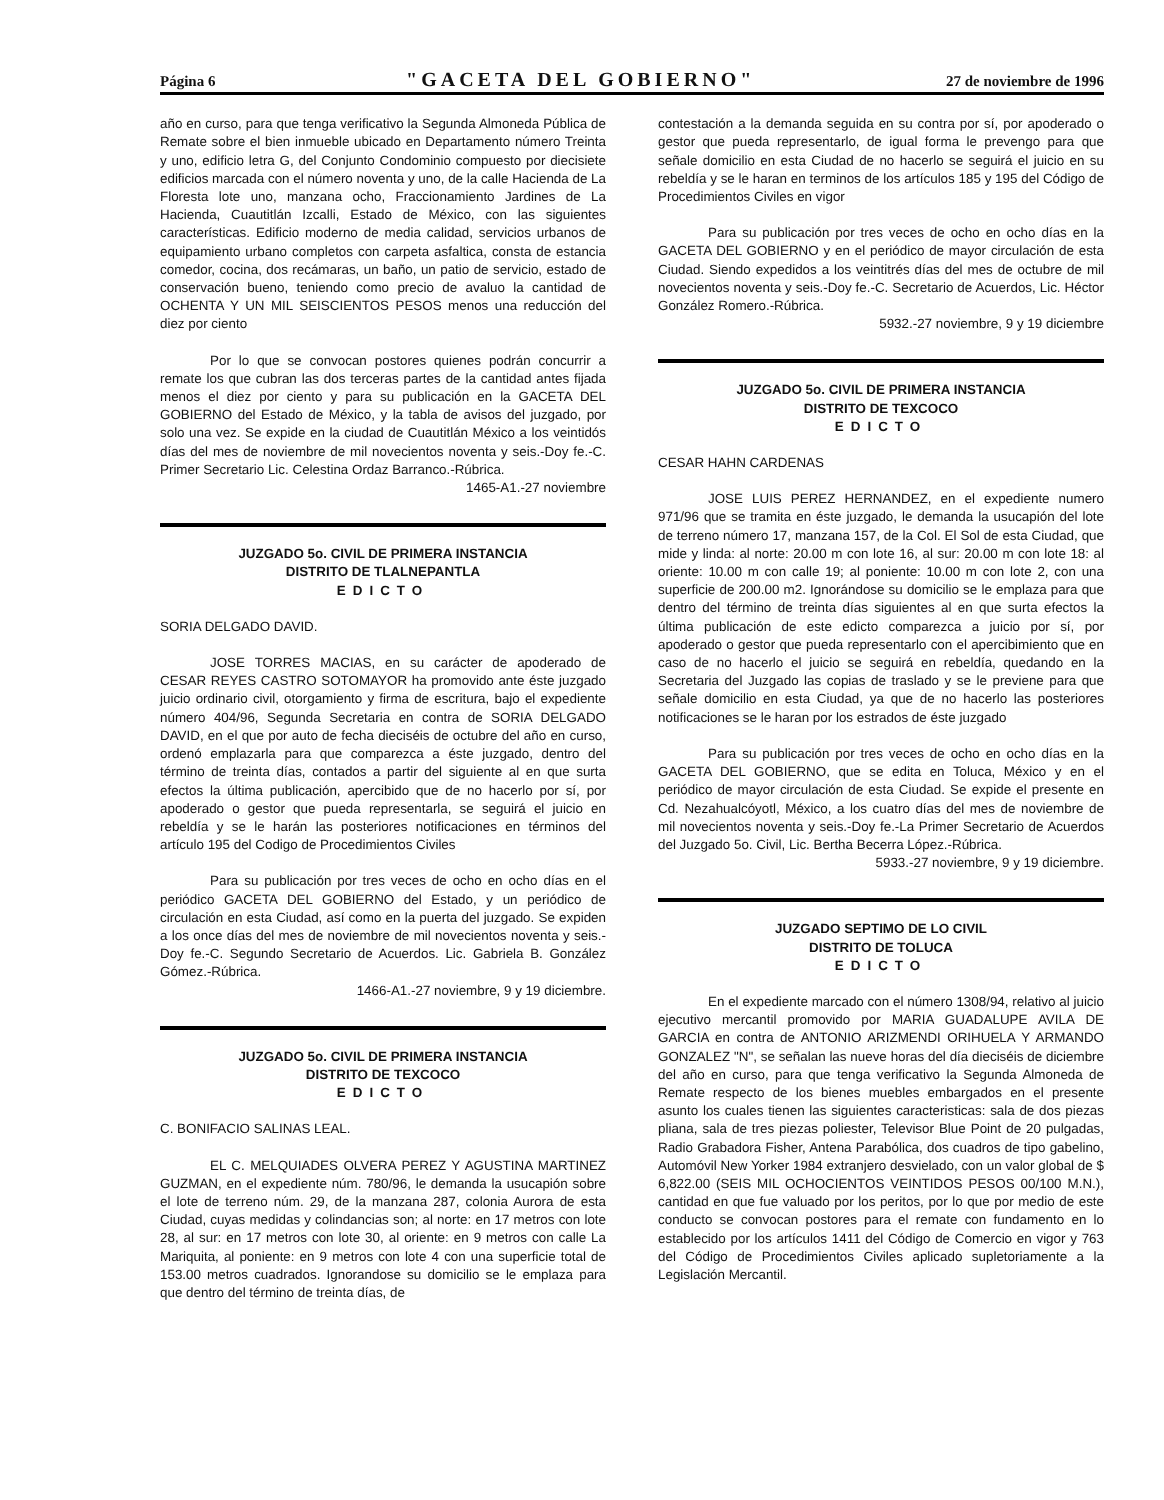Página 6 "GACETA DEL GOBIERNO" 27 de noviembre de 1996
año en curso, para que tenga verificativo la Segunda Almoneda Pública de Remate sobre el bien inmueble ubicado en Departamento número Treinta y uno, edificio letra G, del Conjunto Condominio compuesto por diecisiete edificios marcada con el número noventa y uno, de la calle Hacienda de La Floresta lote uno, manzana ocho, Fraccionamiento Jardines de La Hacienda, Cuautitlán Izcalli, Estado de México, con las siguientes características. Edificio moderno de media calidad, servicios urbanos de equipamiento urbano completos con carpeta asfaltica, consta de estancia comedor, cocina, dos recámaras, un baño, un patio de servicio, estado de conservación bueno, teniendo como precio de avaluo la cantidad de OCHENTA Y UN MIL SEISCIENTOS PESOS menos una reducción del diez por ciento
Por lo que se convocan postores quienes podrán concurrir a remate los que cubran las dos terceras partes de la cantidad antes fijada menos el diez por ciento y para su publicación en la GACETA DEL GOBIERNO del Estado de México, y la tabla de avisos del juzgado, por solo una vez. Se expide en la ciudad de Cuautitlán México a los veintidós días del mes de noviembre de mil novecientos noventa y seis.-Doy fe.-C. Primer Secretario Lic. Celestina Ordaz Barranco.-Rúbrica.
1465-A1.-27 noviembre
JUZGADO 5o. CIVIL DE PRIMERA INSTANCIA
DISTRITO DE TLALNEPANTLA
EDICTO
SORIA DELGADO DAVID.
JOSE TORRES MACIAS, en su carácter de apoderado de CESAR REYES CASTRO SOTOMAYOR ha promovido ante éste juzgado juicio ordinario civil, otorgamiento y firma de escritura, bajo el expediente número 404/96, Segunda Secretaria en contra de SORIA DELGADO DAVID, en el que por auto de fecha dieciséis de octubre del año en curso, ordenó emplazarla para que comparezca a éste juzgado, dentro del término de treinta días, contados a partir del siguiente al en que surta efectos la última publicación, apercibido que de no hacerlo por sí, por apoderado o gestor que pueda representarla, se seguirá el juicio en rebeldía y se le harán las posteriores notificaciones en términos del artículo 195 del Codigo de Procedimientos Civiles
Para su publicación por tres veces de ocho en ocho días en el periódico GACETA DEL GOBIERNO del Estado, y un periódico de circulación en esta Ciudad, así como en la puerta del juzgado. Se expiden a los once días del mes de noviembre de mil novecientos noventa y seis.-Doy fe.-C. Segundo Secretario de Acuerdos. Lic. Gabriela B. González Gómez.-Rúbrica.
1466-A1.-27 noviembre, 9 y 19 diciembre.
JUZGADO 5o. CIVIL DE PRIMERA INSTANCIA
DISTRITO DE TEXCOCO
EDICTO
C. BONIFACIO SALINAS LEAL.
EL C. MELQUIADES OLVERA PEREZ Y AGUSTINA MARTINEZ GUZMAN, en el expediente núm. 780/96, le demanda la usucapión sobre el lote de terreno núm. 29, de la manzana 287, colonia Aurora de esta Ciudad, cuyas medidas y colindancias son; al norte: en 17 metros con lote 28, al sur: en 17 metros con lote 30, al oriente: en 9 metros con calle La Mariquita, al poniente: en 9 metros con lote 4 con una superficie total de 153.00 metros cuadrados. Ignorandose su domicilio se le emplaza para que dentro del término de treinta días, de
contestación a la demanda seguida en su contra por sí, por apoderado o gestor que pueda representarlo, de igual forma le prevengo para que señale domicilio en esta Ciudad de no hacerlo se seguirá el juicio en su rebeldía y se le haran en terminos de los artículos 185 y 195 del Código de Procedimientos Civiles en vigor
Para su publicación por tres veces de ocho en ocho días en la GACETA DEL GOBIERNO y en el periódico de mayor circulación de esta Ciudad. Siendo expedidos a los veintitrés días del mes de octubre de mil novecientos noventa y seis.-Doy fe.-C. Secretario de Acuerdos, Lic. Héctor González Romero.-Rúbrica.
5932.-27 noviembre, 9 y 19 diciembre
JUZGADO 5o. CIVIL DE PRIMERA INSTANCIA
DISTRITO DE TEXCOCO
EDICTO
CESAR HAHN CARDENAS
JOSE LUIS PEREZ HERNANDEZ, en el expediente numero 971/96 que se tramita en éste juzgado, le demanda la usucapión del lote de terreno número 17, manzana 157, de la Col. El Sol de esta Ciudad, que mide y linda: al norte: 20.00 m con lote 16, al sur: 20.00 m con lote 18: al oriente: 10.00 m con calle 19; al poniente: 10.00 m con lote 2, con una superficie de 200.00 m2. Ignorándose su domicilio se le emplaza para que dentro del término de treinta días siguientes al en que surta efectos la última publicación de este edicto comparezca a juicio por sí, por apoderado o gestor que pueda representarlo con el apercibimiento que en caso de no hacerlo el juicio se seguirá en rebeldía, quedando en la Secretaria del Juzgado las copias de traslado y se le previene para que señale domicilio en esta Ciudad, ya que de no hacerlo las posteriores notificaciones se le haran por los estrados de éste juzgado
Para su publicación por tres veces de ocho en ocho días en la GACETA DEL GOBIERNO, que se edita en Toluca, México y en el periódico de mayor circulación de esta Ciudad. Se expide el presente en Cd. Nezahualcóyotl, México, a los cuatro días del mes de noviembre de mil novecientos noventa y seis.-Doy fe.-La Primer Secretario de Acuerdos del Juzgado 5o. Civil, Lic. Bertha Becerra López.-Rúbrica.
5933.-27 noviembre, 9 y 19 diciembre.
JUZGADO SEPTIMO DE LO CIVIL
DISTRITO DE TOLUCA
EDICTO
En el expediente marcado con el número 1308/94, relativo al juicio ejecutivo mercantil promovido por MARIA GUADALUPE AVILA DE GARCIA en contra de ANTONIO ARIZMENDI ORIHUELA Y ARMANDO GONZALEZ "N", se señalan las nueve horas del día dieciséis de diciembre del año en curso, para que tenga verificativo la Segunda Almoneda de Remate respecto de los bienes muebles embargados en el presente asunto los cuales tienen las siguientes caracteristicas: sala de dos piezas pliana, sala de tres piezas poliester, Televisor Blue Point de 20 pulgadas, Radio Grabadora Fisher, Antena Parabólica, dos cuadros de tipo gabelino, Automóvil New Yorker 1984 extranjero desvielado, con un valor global de $ 6,822.00 (SEIS MIL OCHOCIENTOS VEINTIDOS PESOS 00/100 M.N.), cantidad en que fue valuado por los peritos, por lo que por medio de este conducto se convocan postores para el remate con fundamento en lo establecido por los artículos 1411 del Código de Comercio en vigor y 763 del Código de Procedimientos Civiles aplicado supletoriamente a la Legislación Mercantil.